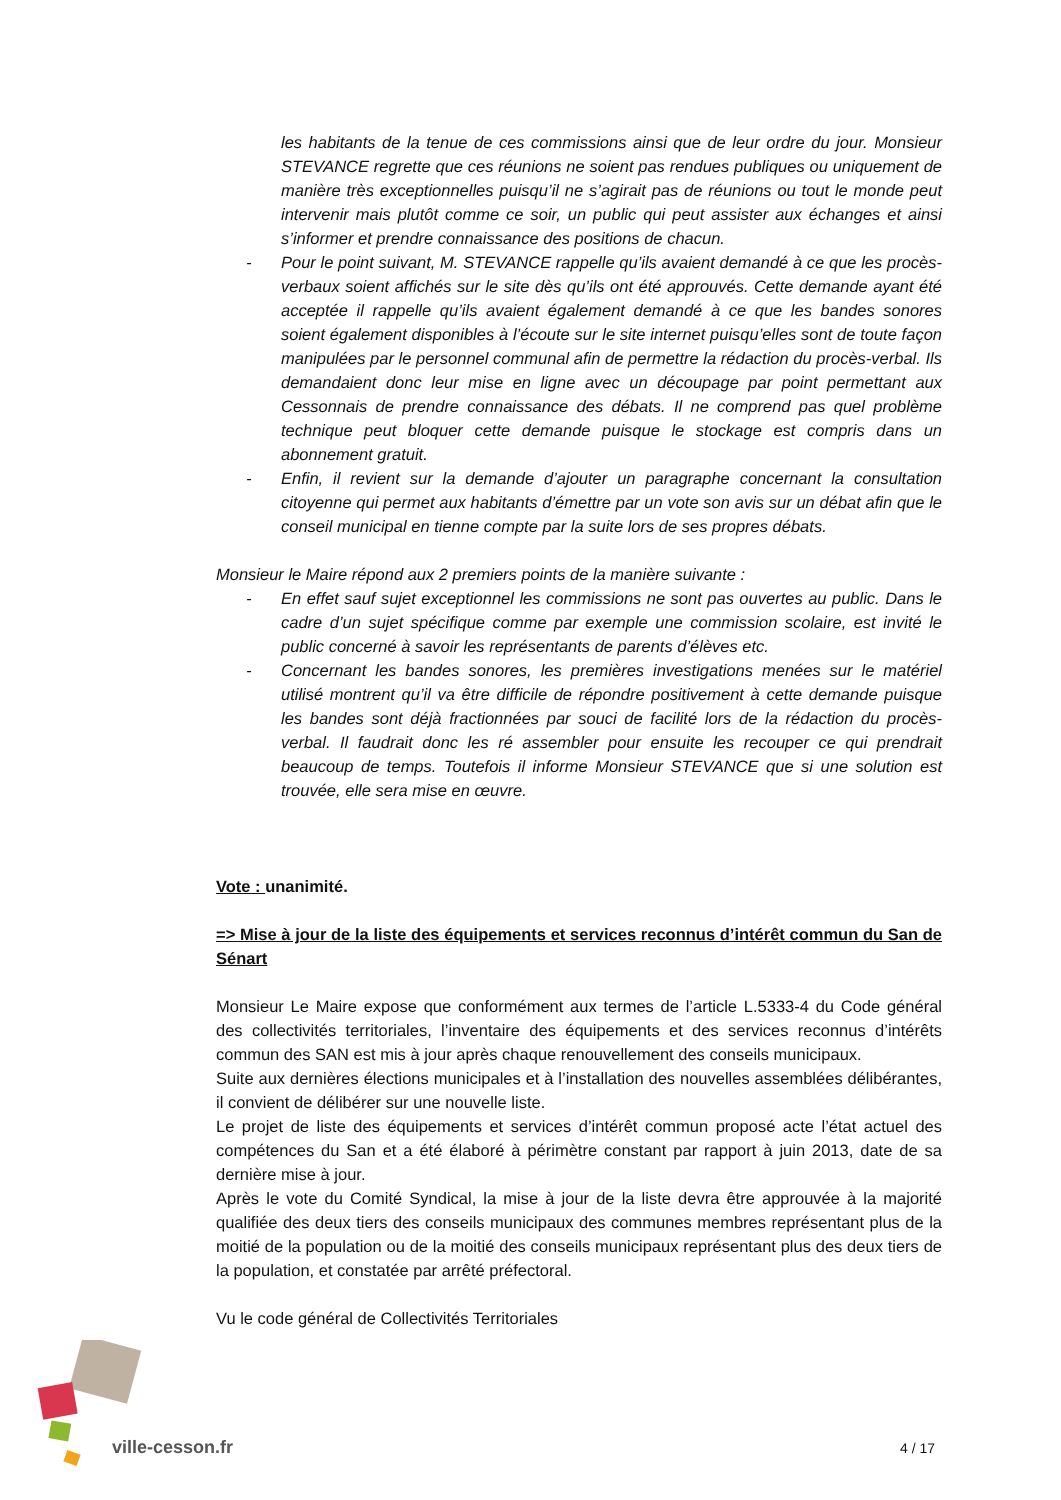les habitants de la tenue de ces commissions ainsi que de leur ordre du jour. Monsieur STEVANCE regrette que ces réunions ne soient pas rendues publiques ou uniquement de manière très exceptionnelles puisqu’il ne s’agirait pas de réunions ou tout le monde peut intervenir mais plutôt comme ce soir, un public qui peut assister aux échanges et ainsi s’informer et prendre connaissance des positions de chacun.
- Pour le point suivant, M. STEVANCE rappelle qu’ils avaient demandé à ce que les procès-verbaux soient affichés sur le site dès qu’ils ont été approuvés. Cette demande ayant été acceptée il rappelle qu’ils avaient également demandé à ce que les bandes sonores soient également disponibles à l’écoute sur le site internet puisqu’elles sont de toute façon manipulées par le personnel communal afin de permettre la rédaction du procès-verbal. Ils demandaient donc leur mise en ligne avec un découpage par point permettant aux Cessonnais de prendre connaissance des débats. Il ne comprend pas quel problème technique peut bloquer cette demande puisque le stockage est compris dans un abonnement gratuit.
- Enfin, il revient sur la demande d’ajouter un paragraphe concernant la consultation citoyenne qui permet aux habitants d’émettre par un vote son avis sur un débat afin que le conseil municipal en tienne compte par la suite lors de ses propres débats.
Monsieur le Maire répond aux 2 premiers points de la manière suivante :
- En effet sauf sujet exceptionnel les commissions ne sont pas ouvertes au public. Dans le cadre d’un sujet spécifique comme par exemple une commission scolaire, est invité le public concerné à savoir les représentants de parents d’élèves etc.
- Concernant les bandes sonores, les premières investigations menées sur le matériel utilisé montrent qu’il va être difficile de répondre positivement à cette demande puisque les bandes sont déjà fractionnées par souci de facilité lors de la rédaction du procès-verbal. Il faudrait donc les ré assembler pour ensuite les recouper ce qui prendrait beaucoup de temps. Toutefois il informe Monsieur STEVANCE que si une solution est trouvée, elle sera mise en œuvre.
Vote : unanimité.
=> Mise à jour de la liste des équipements et services reconnus d’intérêt commun du San de Sénart
Monsieur Le Maire expose que conformément aux termes de l’article L.5333-4 du Code général des collectivités territoriales, l’inventaire des équipements et des services reconnus d’intérêts commun des SAN est mis à jour après chaque renouvellement des conseils municipaux.
Suite aux dernières élections municipales et à l’installation des nouvelles assemblées délibérantes, il convient de délibérer sur une nouvelle liste.
Le projet de liste des équipements et services d’intérêt commun proposé acte l’état actuel des compétences du San et a été élaboré à périmètre constant par rapport à juin 2013, date de sa dernière mise à jour.
Après le vote du Comité Syndical, la mise à jour de la liste devra être approuvée à la majorité qualifiée des deux tiers des conseils municipaux des communes membres représentant plus de la moitié de la population ou de la moitié des conseils municipaux représentant plus des deux tiers de la population, et constatée par arrêté préfectoral.
Vu le code général de Collectivités Territoriales
ville-cesson.fr 4 / 17